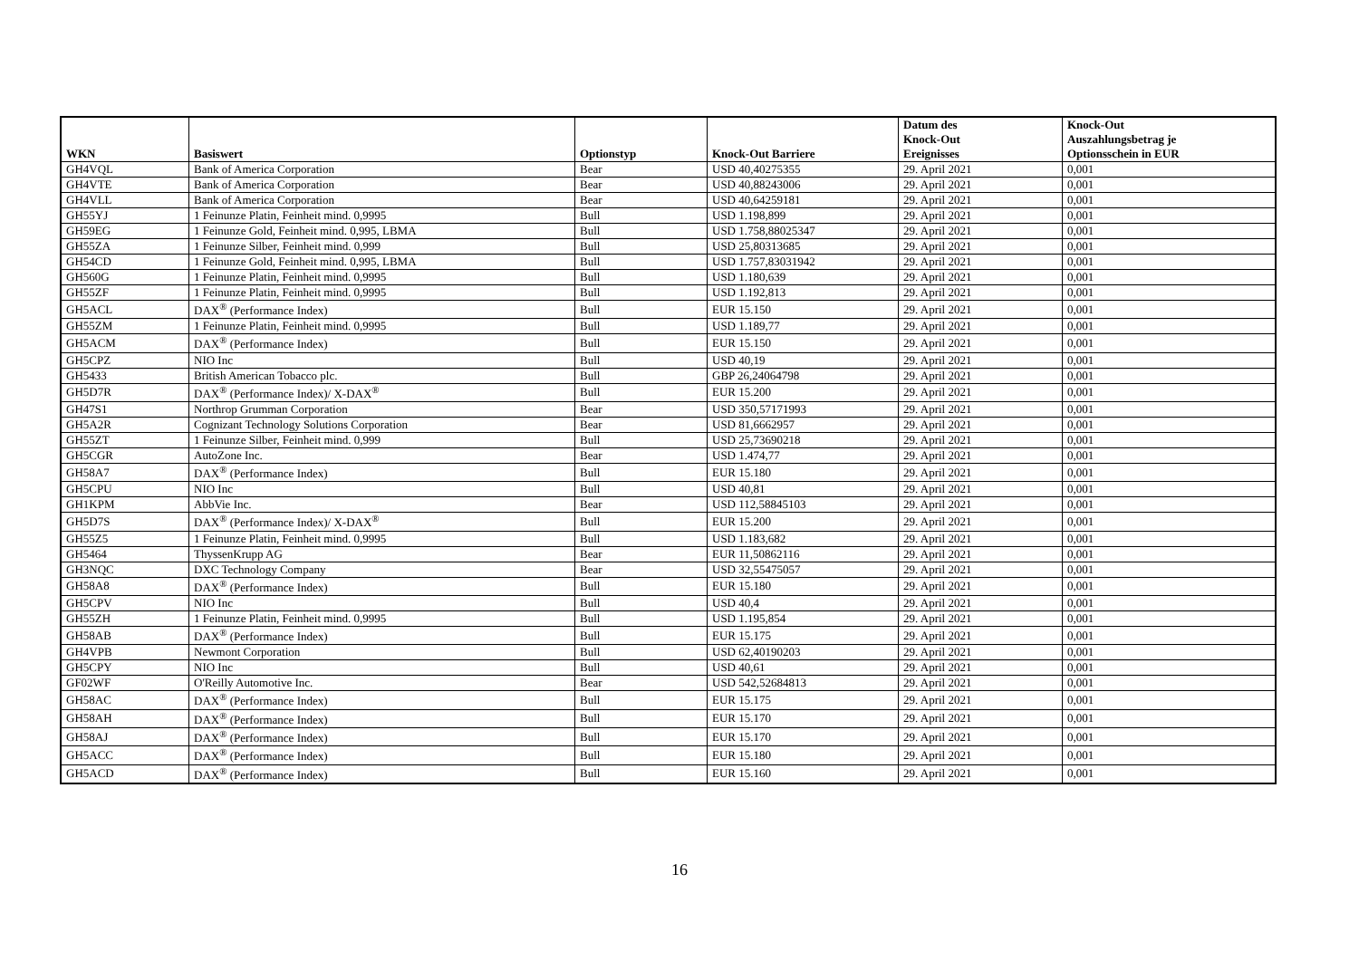| WKN | Basiswert | Optionstyp | Knock-Out Barriere | Datum des Knock-Out Ereignisses | Knock-Out Auszahlungsbetrag je Optionsschein in EUR |
| --- | --- | --- | --- | --- | --- |
| GH4VQL | Bank of America Corporation | Bear | USD 40,40275355 | 29. April 2021 | 0,001 |
| GH4VTE | Bank of America Corporation | Bear | USD 40,88243006 | 29. April 2021 | 0,001 |
| GH4VLL | Bank of America Corporation | Bear | USD 40,64259181 | 29. April 2021 | 0,001 |
| GH55YJ | 1 Feinunze Platin, Feinheit mind. 0,9995 | Bull | USD 1.198,899 | 29. April 2021 | 0,001 |
| GH59EG | 1 Feinunze Gold, Feinheit mind. 0,995, LBMA | Bull | USD 1.758,88025347 | 29. April 2021 | 0,001 |
| GH55ZA | 1 Feinunze Silber, Feinheit mind. 0,999 | Bull | USD 25,80313685 | 29. April 2021 | 0,001 |
| GH54CD | 1 Feinunze Gold, Feinheit mind. 0,995, LBMA | Bull | USD 1.757,83031942 | 29. April 2021 | 0,001 |
| GH560G | 1 Feinunze Platin, Feinheit mind. 0,9995 | Bull | USD 1.180,639 | 29. April 2021 | 0,001 |
| GH55ZF | 1 Feinunze Platin, Feinheit mind. 0,9995 | Bull | USD 1.192,813 | 29. April 2021 | 0,001 |
| GH5ACL | DAX<sup>®</sup> (Performance Index) | Bull | EUR 15.150 | 29. April 2021 | 0,001 |
| GH55ZM | 1 Feinunze Platin, Feinheit mind. 0,9995 | Bull | USD 1.189,77 | 29. April 2021 | 0,001 |
| GH5ACM | DAX<sup>®</sup> (Performance Index) | Bull | EUR 15.150 | 29. April 2021 | 0,001 |
| GH5CPZ | NIO Inc | Bull | USD 40,19 | 29. April 2021 | 0,001 |
| GH5433 | British American Tobacco plc. | Bull | GBP 26,24064798 | 29. April 2021 | 0,001 |
| GH5D7R | DAX<sup>®</sup> (Performance Index)/ X-DAX<sup>®</sup> | Bull | EUR 15.200 | 29. April 2021 | 0,001 |
| GH47S1 | Northrop Grumman Corporation | Bear | USD 350,57171993 | 29. April 2021 | 0,001 |
| GH5A2R | Cognizant Technology Solutions Corporation | Bear | USD 81,6662957 | 29. April 2021 | 0,001 |
| GH55ZT | 1 Feinunze Silber, Feinheit mind. 0,999 | Bull | USD 25,73690218 | 29. April 2021 | 0,001 |
| GH5CGR | AutoZone Inc. | Bear | USD 1.474,77 | 29. April 2021 | 0,001 |
| GH58A7 | DAX<sup>®</sup> (Performance Index) | Bull | EUR 15.180 | 29. April 2021 | 0,001 |
| GH5CPU | NIO Inc | Bull | USD 40,81 | 29. April 2021 | 0,001 |
| GH1KPM | AbbVie Inc. | Bear | USD 112,58845103 | 29. April 2021 | 0,001 |
| GH5D7S | DAX<sup>®</sup> (Performance Index)/ X-DAX<sup>®</sup> | Bull | EUR 15.200 | 29. April 2021 | 0,001 |
| GH55Z5 | 1 Feinunze Platin, Feinheit mind. 0,9995 | Bull | USD 1.183,682 | 29. April 2021 | 0,001 |
| GH5464 | ThyssenKrupp AG | Bear | EUR 11,50862116 | 29. April 2021 | 0,001 |
| GH3NQC | DXC Technology Company | Bear | USD 32,55475057 | 29. April 2021 | 0,001 |
| GH58A8 | DAX<sup>®</sup> (Performance Index) | Bull | EUR 15.180 | 29. April 2021 | 0,001 |
| GH5CPV | NIO Inc | Bull | USD 40,4 | 29. April 2021 | 0,001 |
| GH55ZH | 1 Feinunze Platin, Feinheit mind. 0,9995 | Bull | USD 1.195,854 | 29. April 2021 | 0,001 |
| GH58AB | DAX<sup>®</sup> (Performance Index) | Bull | EUR 15.175 | 29. April 2021 | 0,001 |
| GH4VPB | Newmont Corporation | Bull | USD 62,40190203 | 29. April 2021 | 0,001 |
| GH5CPY | NIO Inc | Bull | USD 40,61 | 29. April 2021 | 0,001 |
| GF02WF | O'Reilly Automotive Inc. | Bear | USD 542,52684813 | 29. April 2021 | 0,001 |
| GH58AC | DAX<sup>®</sup> (Performance Index) | Bull | EUR 15.175 | 29. April 2021 | 0,001 |
| GH58AH | DAX<sup>®</sup> (Performance Index) | Bull | EUR 15.170 | 29. April 2021 | 0,001 |
| GH58AJ | DAX<sup>®</sup> (Performance Index) | Bull | EUR 15.170 | 29. April 2021 | 0,001 |
| GH5ACC | DAX<sup>®</sup> (Performance Index) | Bull | EUR 15.180 | 29. April 2021 | 0,001 |
| GH5ACD | DAX<sup>®</sup> (Performance Index) | Bull | EUR 15.160 | 29. April 2021 | 0,001 |
16